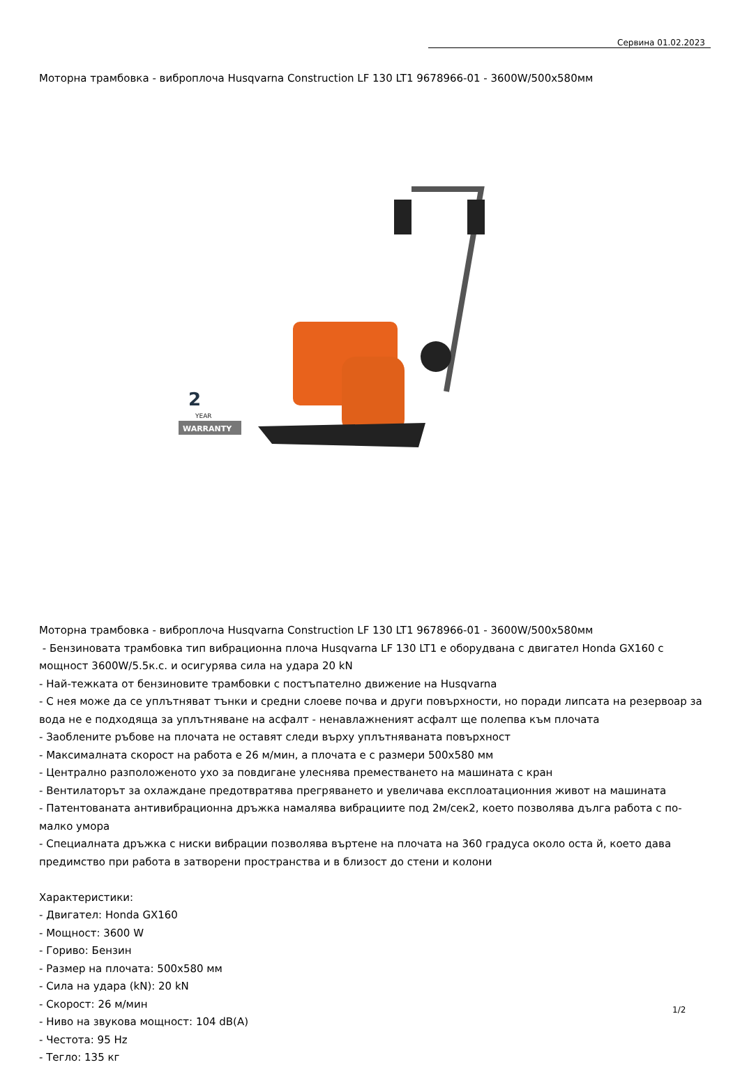Сервина 01.02.2023
Моторна трамбовка - виброплоча Husqvarna Construction LF 130 LT1 9678966-01 - 3600W/500x580мм
2
YEAR
WARRANTY
Моторна трамбовка - виброплоча Husqvarna Construction LF 130 LT1 9678966-01 - 3600W/500x580мм
- Бензиновата трамбовка тип вибрационна плоча Husqvarna LF 130 LT1 е оборудвана с двигател Honda GX160 с мощност 3600W/5.5к.с. и осигурява сила на удара 20 kN
- Най-тежката от бензиновите трамбовки с постъпателно движение на Husqvarna
- С нея може да се уплътняват тънки и средни слоеве почва и други повърхности, но поради липсата на резервоар за вода не е подходяща за уплътняване на асфалт - ненавлажненият асфалт ще полепва към плочата
- Заоблените ръбове на плочата не оставят следи върху уплътняваната повърхност
- Максималната скорост на работа е 26 м/мин, а плочата е с размери 500x580 мм
- Централно разположеното ухо за повдигане улеснява преместването на машината с кран
- Вентилаторът за охлаждане предотвратява прегряването и увеличава експлоатационния живот на машината
- Патентованата антивибрационна дръжка намалява вибрациите под 2м/сек2, което позволява дълга работа с по-малко умора
- Специалната дръжка с ниски вибрации позволява въртене на плочата на 360 градуса около оста й, което дава предимство при работа в затворени пространства и в близост до стени и колони
Характеристики:
- Двигател: Honda GX160
- Мощност: 3600 W
- Гориво: Бензин
- Размер на плочата: 500x580 мм
- Сила на удара (kN): 20 kN
- Скорост: 26 м/мин
- Ниво на звукова мощност: 104 dB(A)
- Честота: 95 Hz
- Тегло: 135 кг
1/2